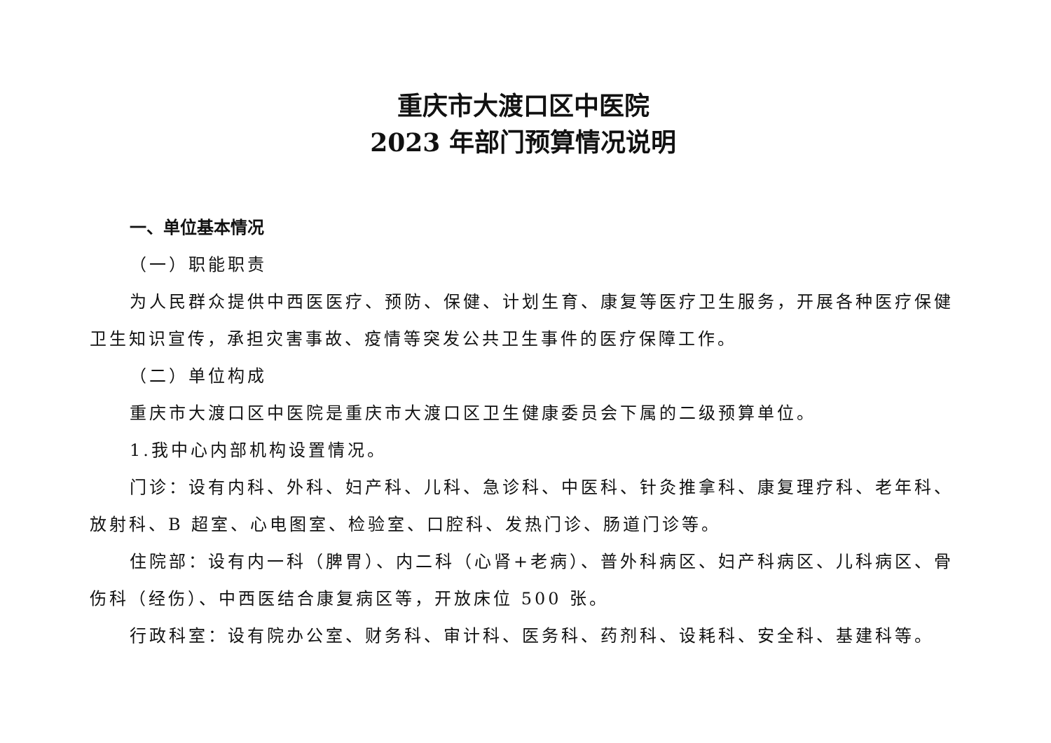重庆市大渡口区中医院
2023 年部门预算情况说明
一、单位基本情况
（一）职能职责
为人民群众提供中西医医疗、预防、保健、计划生育、康复等医疗卫生服务，开展各种医疗保健卫生知识宣传，承担灾害事故、疫情等突发公共卫生事件的医疗保障工作。
（二）单位构成
重庆市大渡口区中医院是重庆市大渡口区卫生健康委员会下属的二级预算单位。
1.我中心内部机构设置情况。
门诊：设有内科、外科、妇产科、儿科、急诊科、中医科、针灸推拿科、康复理疗科、老年科、放射科、B 超室、心电图室、检验室、口腔科、发热门诊、肠道门诊等。
住院部：设有内一科（脾胃）、内二科（心肾+老病）、普外科病区、妇产科病区、儿科病区、骨伤科（经伤）、中西医结合康复病区等，开放床位 500 张。
行政科室：设有院办公室、财务科、审计科、医务科、药剂科、设耗科、安全科、基建科等。